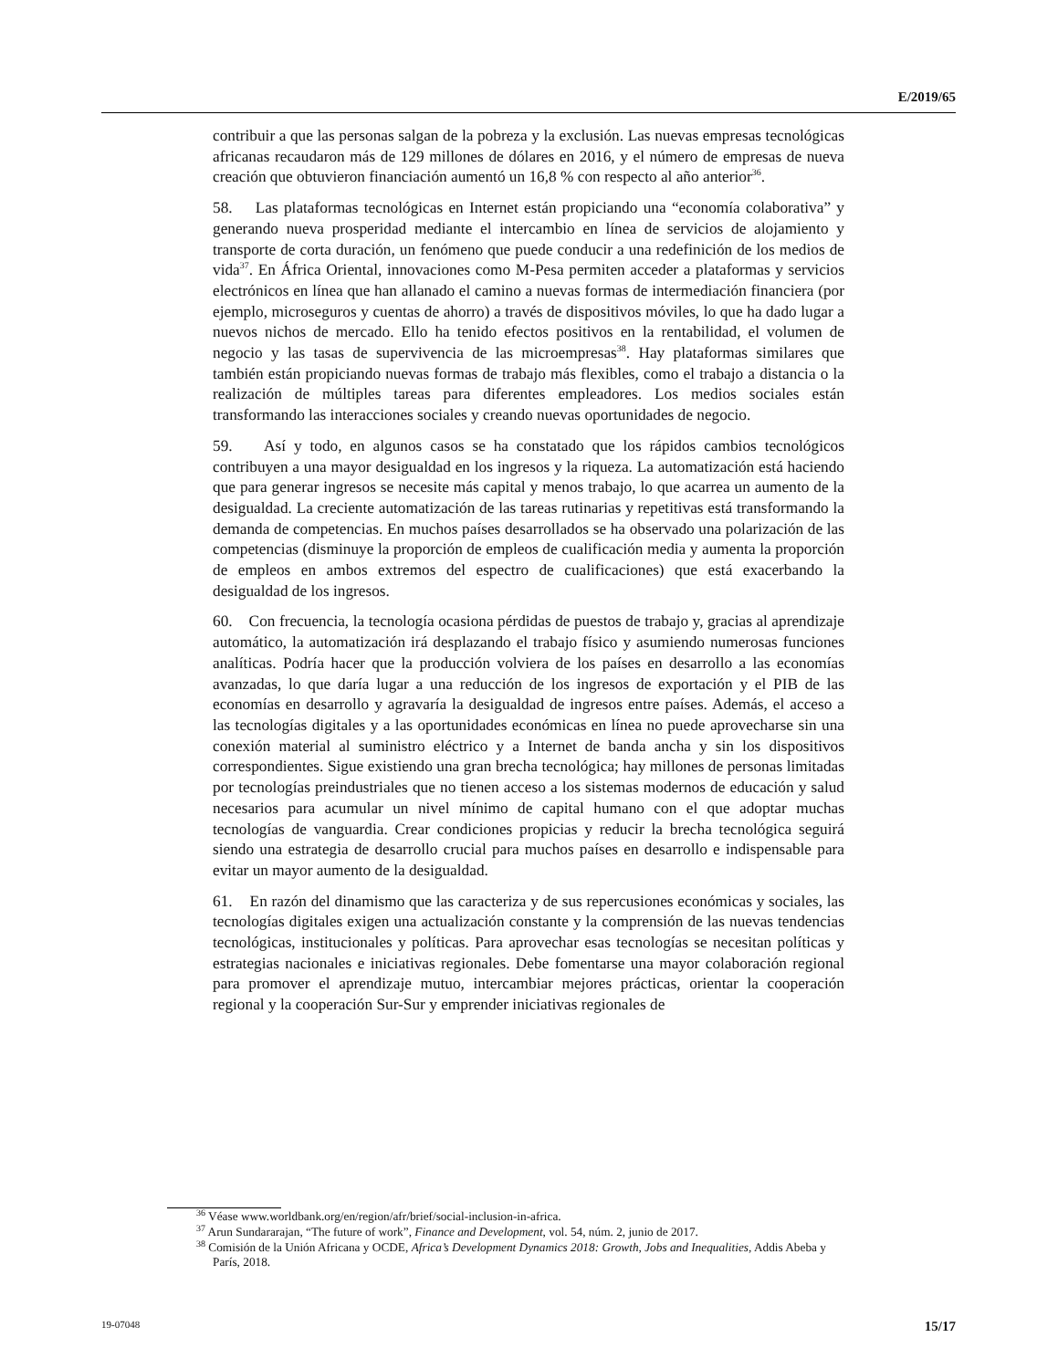E/2019/65
contribuir a que las personas salgan de la pobreza y la exclusión. Las nuevas empresas tecnológicas africanas recaudaron más de 129 millones de dólares en 2016, y el número de empresas de nueva creación que obtuvieron financiación aumentó un 16,8 % con respecto al año anterior<sup>36</sup>.
58. Las plataformas tecnológicas en Internet están propiciando una “economía colaborativa” y generando nueva prosperidad mediante el intercambio en línea de servicios de alojamiento y transporte de corta duración, un fenómeno que puede conducir a una redefinición de los medios de vida<sup>37</sup>. En África Oriental, innovaciones como M-Pesa permiten acceder a plataformas y servicios electrónicos en línea que han allanado el camino a nuevas formas de intermediación financiera (por ejemplo, microseguros y cuentas de ahorro) a través de dispositivos móviles, lo que ha dado lugar a nuevos nichos de mercado. Ello ha tenido efectos positivos en la rentabilidad, el volumen de negocio y las tasas de supervivencia de las microempresas<sup>38</sup>. Hay plataformas similares que también están propiciando nuevas formas de trabajo más flexibles, como el trabajo a distancia o la realización de múltiples tareas para diferentes empleadores. Los medios sociales están transformando las interacciones sociales y creando nuevas oportunidades de negocio.
59. Así y todo, en algunos casos se ha constatado que los rápidos cambios tecnológicos contribuyen a una mayor desigualdad en los ingresos y la riqueza. La automatización está haciendo que para generar ingresos se necesite más capital y menos trabajo, lo que acarrea un aumento de la desigualdad. La creciente automatización de las tareas rutinarias y repetitivas está transformando la demanda de competencias. En muchos países desarrollados se ha observado una polarización de las competencias (disminuye la proporción de empleos de cualificación media y aumenta la proporción de empleos en ambos extremos del espectro de cualificaciones) que está exacerbando la desigualdad de los ingresos.
60. Con frecuencia, la tecnología ocasiona pérdidas de puestos de trabajo y, gracias al aprendizaje automático, la automatización irá desplazando el trabajo físico y asumiendo numerosas funciones analíticas. Podría hacer que la producción volviera de los países en desarrollo a las economías avanzadas, lo que daría lugar a una reducción de los ingresos de exportación y el PIB de las economías en desarrollo y agravaría la desigualdad de ingresos entre países. Además, el acceso a las tecnologías digitales y a las oportunidades económicas en línea no puede aprovecharse sin una conexión material al suministro eléctrico y a Internet de banda ancha y sin los dispositivos correspondientes. Sigue existiendo una gran brecha tecnológica; hay millones de personas limitadas por tecnologías preindustriales que no tienen acceso a los sistemas modernos de educación y salud necesarios para acumular un nivel mínimo de capital humano con el que adoptar muchas tecnologías de vanguardia. Crear condiciones propicias y reducir la brecha tecnológica seguirá siendo una estrategia de desarrollo crucial para muchos países en desarrollo e indispensable para evitar un mayor aumento de la desigualdad.
61. En razón del dinamismo que las caracteriza y de sus repercusiones económicas y sociales, las tecnologías digitales exigen una actualización constante y la comprensión de las nuevas tendencias tecnológicas, institucionales y políticas. Para aprovechar esas tecnologías se necesitan políticas y estrategias nacionales e iniciativas regionales. Debe fomentarse una mayor colaboración regional para promover el aprendizaje mutuo, intercambiar mejores prácticas, orientar la cooperación regional y la cooperación Sur-Sur y emprender iniciativas regionales de
<sup>36</sup> Véase www.worldbank.org/en/region/afr/brief/social-inclusion-in-africa.
<sup>37</sup> Arun Sundararajan, “The future of work”, Finance and Development, vol. 54, núm. 2, junio de 2017.
<sup>38</sup> Comisión de la Unión Africana y OCDE, Africa’s Development Dynamics 2018: Growth, Jobs and Inequalities, Addis Abeba y París, 2018.
19-07048 15/17